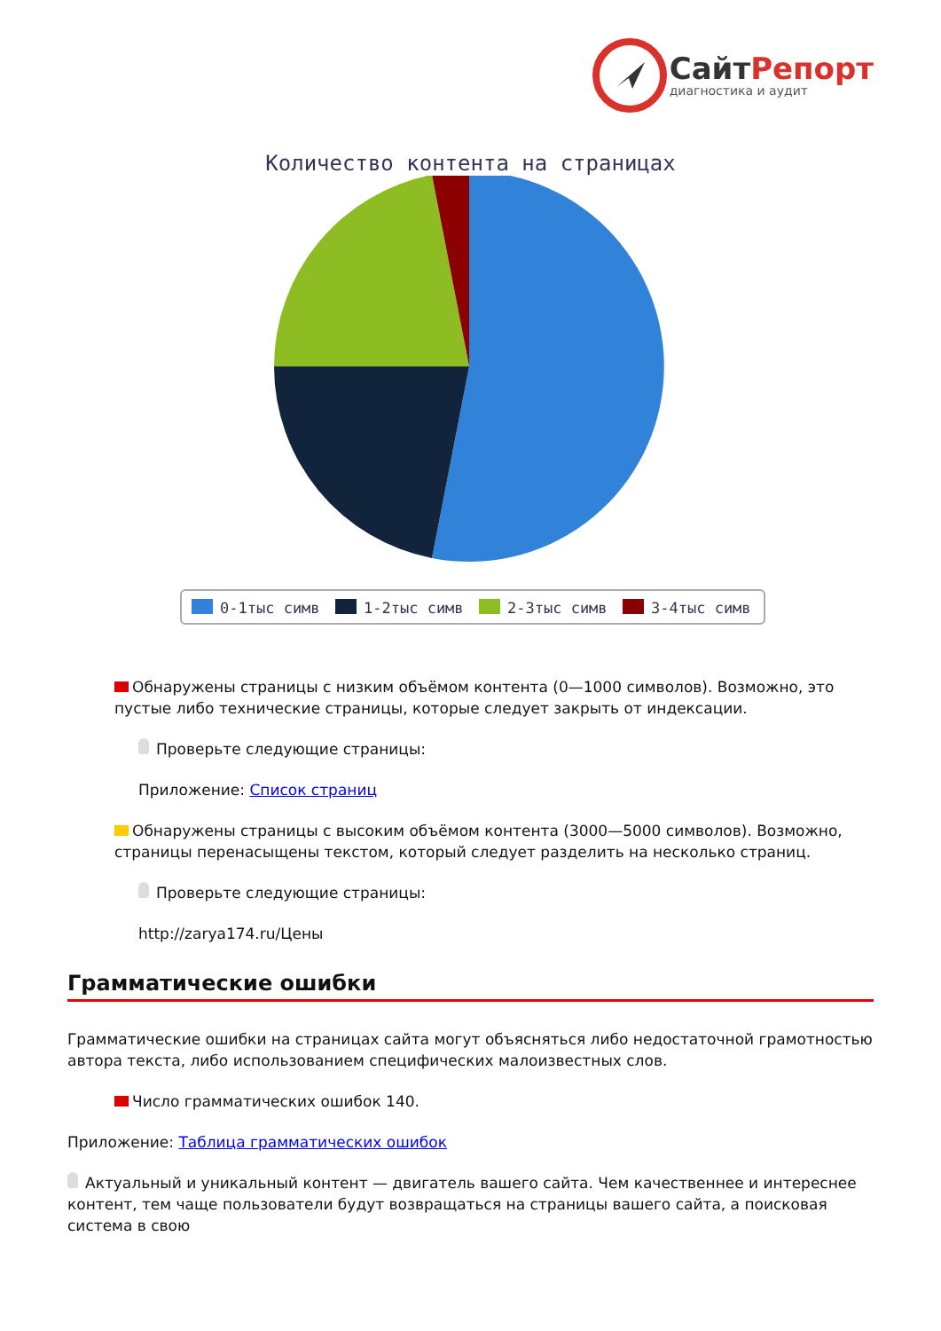СайтРепорт
диагностика и аудит
Количество контента на страницах
0-1тыс симв
1-2тыс симв
2-3тыс симв
3-4тыс симв
Обнаружены страницы с низким объёмом контента (0—1000 символов). Возможно, это пустые либо технические страницы, которые следует закрыть от индексации.
Проверьте следующие страницы:
Приложение: Список страниц
Обнаружены страницы с высоким объёмом контента (3000—5000 символов). Возможно, страницы перенасыщены текстом, который следует разделить на несколько страниц.
Проверьте следующие страницы:
http://zarya174.ru/Цены
Грамматические ошибки
Грамматические ошибки на страницах сайта могут объясняться либо недостаточной грамотностью автора текста, либо использованием специфических малоизвестных слов.
Число грамматических ошибок 140.
Приложение: Таблица грамматических ошибок
Актуальный и уникальный контент — двигатель вашего сайта. Чем качественнее и интереснее контент, тем чаще пользователи будут возвращаться на страницы вашего сайта, а поисковая система в свою